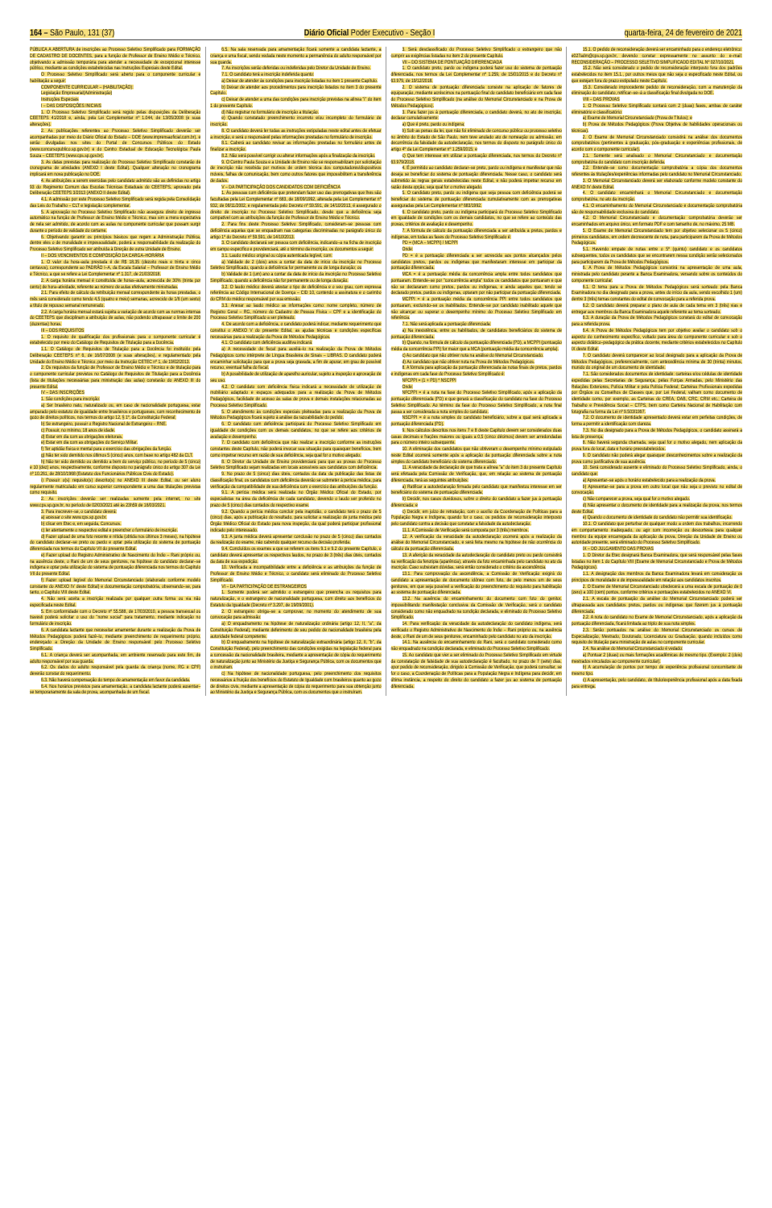164 – São Paulo, 131 (37) Diário Oficial Poder Executivo - Seção I quarta-feira, 24 de fevereiro de 2021
PÚBLICA A ABERTURA de inscrições ao Processo Seletivo Simplificado para FORMAÇÃO DE CADASTRO DE DOCENTES, para a função de Professor de Ensino Médio e Técnico, objetivando a admissão temporária para atender a necessidade de excepcional interesse público, mediante as condições estabelecidas nas Instruções Especiais deste Edital.
O Processo Seletivo Simplificado será aberto para o componente curricular e habilitação a seguir:
COMPONENTE CURRICULAR – (HABILITAÇÃO):
Legislação Empresarial(Administração)
Instruções Especiais
I – DAS DISPOSIÇÕES INICIAIS
1. O Processo Seletivo Simplificado será regido pelas disposições da Deliberação CEETEPS 41/2018 e, ainda, pela Lei Complementar nº 1.044, de 13/05/2008 (e suas alterações).
2. As publicações referentes ao Processo Seletivo Simplificado deverão ser acompanhadas por meio do Diário Oficial do Estado – DOE (www.imprensaoficial.com.br), e serão divulgadas nos sites do Portal de Concursos Públicos do Estado (www.concursopublico.sp.gov.br) e do Centro Estadual de Educação Tecnológica Paula Souza – CEETEPS (www.cps.sp.gov.br).
3. As datas previstas para realização do Processo Seletivo Simplificado constarão de cronograma de atividades (ANEXO I deste Edital). Qualquer alteração no cronograma implicará em nova publicação no DOE.
4. As atribuições a serem exercidas pelo candidato admitido são as definidas no artigo 93 do Regimento Comum das Escolas Técnicas Estaduais do CEETEPS, aprovado pela Deliberação CEETEPS 3/2013 (ANEXO II deste Edital).
4.1. A admissão por este Processo Seletivo Simplificado será regida pela Consolidação das Leis do Trabalho – CLT e legislação complementar.
5. A aprovação no Processo Seletivo Simplificado não assegura direito de ingresso automático na função de Professor de Ensino Médio e Técnico, mas sim a mera expectativa de nela ser admitido, de acordo com as aulas no componente curricular que possam surgir durante o período de validade do certame.
6. Objetivando garantir os princípios básicos que regem a Administração Pública, dentre eles o de moralidade e impessoalidade, poderá a responsabilidade da realização do Processo Seletivo Simplificado ser atribuída à Direção de outra Unidade de Ensino.
II – DOS VENCIMENTOS E COMPOSIÇÃO DA CARGA–HORÁRIA
1. O valor da hora–aula prestada é de R$ 18,35 (dezoito reais e trinta e cinco centavos), correspondente ao PADRÃO I–A, da Escala Salarial – Professor de Ensino Médio e Técnico, a que se refere a Lei Complementar nº 1.317, de 21/03/2018.
2. A carga horária mensal é constituída de horas–aula, acrescida de 30% (trinta por cento) de hora–atividade, referente ao número de aulas efetivamente ministradas.
2.1. Para efeito de cálculo da retribuição mensal correspondente às horas prestadas, o mês será considerado como tendo 4,5 (quatro e meio) semanas, acrescido de 1/6 (um sexto) a título de repouso semanal remunerado.
2.2. A carga horária mensal estará sujeita a variação de acordo com as normas internas do CEETEPS que disciplinam a atribuição de aulas, não podendo ultrapassar o limite de 200 (duzentas) horas.
III – DOS REQUISITOS
1. O requisito de qualificação dos profissionais para o componente curricular é estabelecido por meio do Catálogo de Requisitos de Titulação para a Docência.
1.1. O Catálogo de Requisitos de Titulação para a Docência foi instituído pela Deliberação CEETEPS nº 6, de 16/07/2008 (e suas alterações), e regulamentado pela Unidade do Ensino Médio e Técnico, por meio da Instrução CETEC nº 1, de 19/02/2013.
2. Os requisitos da função de Professor de Ensino Médio e Técnico e de titulação para o componente curricular previstos no Catálogo de Requisitos de Titulação para a Docência (lista de titulações necessárias para ministração das aulas) constarão do ANEXO III do presente Edital.
IV – DAS INSCRIÇÕES
1. São condições para inscrição:
a) Ser brasileiro nato, naturalizado ou, em caso de nacionalidade portuguesa, estar amparado pelo estatuto de igualdade entre brasileiros e portugueses, com reconhecimento de gozo de direitos políticos, nos termos do artigo 12, § 1º, da Constituição Federal;
b) Se estrangeiro, possuir o Registro Nacional de Estrangeiro – RNE.
c) Possuir, no mínimo, 18 anos de idade.
d) Estar em dia com as obrigações eleitorais.
e) Estar em dia com as obrigações do Serviço Militar.
f) Ter aptidão física e mental para o exercício das obrigações da função.
g) Não ter sido demitido nos últimos 5 (cinco) anos, com base no artigo 482 da CLT.
h) Não ter sido demitido ou demitido a bem do serviço público, no período de 5 (cinco) e 10 (dez) anos, respectivamente, conforme disposto no parágrafo único do artigo 307 da Lei nº 10.261, de 28/10/1968 (Estatuto dos Funcionários Públicos Civis do Estado).
i) Possuir o(s) requisito(s) descrito(s) no ANEXO III deste Edital, ou ser aluno regularmente matriculado em curso superior correspondente a uma das titulações previstas como requisito.
2. As inscrições deverão ser realizadas somente pela internet, no site www.cps.sp.gov.br, no período de 02/03/2021 até às 23h59 de 16/03/2021.
3. Para inscrever–se, o candidato deverá:
a) acessar o site www.cps.sp.gov.br.
b) clicar em Etec e, em seguida, Concursos.
c) ler atentamente o respectivo edital e preencher o formulário de inscrição.
d) Fazer upload de uma foto recente e nítida (obtida nos últimos 3 meses), na hipótese do candidato declarar–se preto ou pardo e optar pela utilização do sistema de pontuação diferenciada nos termos do Capítulo VII do presente Edital.
e) Fazer upload do Registro Administrativo de Nascimento do Índio – Rani próprio ou, na ausência deste, o Rani de um de seus genitores, na hipótese do candidato declarar–se indígena e optar pela utilização do sistema de pontuação diferenciada nos termos do Capítulo VII do presente Edital.
f) Fazer upload legível do Memorial Circunstanciado (elaborado conforme modelo constante do ANEXO IV deste Edital) e documentação comprobatória, observando–se, para tanto, o Capítulo VIII deste Edital.
4. Não será aceita a inscrição realizada por qualquer outra forma ou via não especificada neste Edital.
5. Em conformidade com o Decreto nº 55.588, de 17/03/2010, a pessoa transexual ou travesti poderá solicitar o uso do "nome social" para tratamento, mediante indicação no formulário de inscrição.
6. A candidata lactante que necessitar amamentar durante a realização da Prova de Métodos Pedagógicos poderá fazê–lo, mediante preenchimento de requerimento próprio, endereçado a Direção da Unidade de Ensino responsável pelo Processo Seletivo Simplificado.
6.1. A criança deverá ser acompanhada, em ambiente reservado para este fim, de adulto responsável por sua guarda.
6.2. Os dados do adulto responsável pela guarda da criança (nome, RG e CPF) deverão constar do requerimento.
6.3. Não haverá compensação do tempo de amamentação em favor da candidata.
6.4. Nos horários previstos para amamentação, a candidata lactante poderá ausentar–se temporariamente da sala de prova, acompanhada de um fiscal.
6.5. Na sala reservada para amamentação ficará somente a candidata lactante, a criança e uma fiscal, sendo vedada neste momento a permanência do adulto responsável por sua guarda.
7. As inscrições serão deferidas ou indeferidas pelo Diretor da Unidade de Ensino.
7.1. O candidato terá a inscrição indeferida quanto:
a) Deixar de atender às condições para inscrição listadas no item 1 presente Capítulo.
b) Deixar de atender aos procedimentos para inscrição listados no item 3 do presente Capítulo.
c) Deixar de atender a uma das condições para inscrição previstas na alínea "i" do item 1 do presente Capítulo.
d) Não registrar no formulário de inscrição a titulação.
e) Quando constatado preenchimento incorreto e/ou incompleto do formulário de inscrição.
8. O candidato deverá ler todas as instruções estipuladas neste edital antes de efetuar a inscrição, e será o responsável pelas informações prestadas no formulário de inscrição.
8.1. Caberá ao candidato revisar as informações prestadas no formulário antes de finalizar a inscrição.
8.2. Não será possível corrigir ou alterar informações após a finalização da inscrição.
9. O Centro Paula Souza e a Unidade de Ensino não se responsabilizam por solicitação de inscrição não recebida por motivos de ordem técnica dos computadores/dispositivos móveis, falhas de comunicação, bem como outros fatores que impossibilitem a transferência de dados.
V – DA PARTICIPAÇÃO DOS CANDIDATOS COM DEFICIÊNCIA
1. Às pessoas com deficiência que pretendam fazer uso das prerrogativas que lhes são facultadas pela Lei Complementar nº 683, de 18/09/1992, alterada pela Lei Complementar nº 932, de 08/11/2002, e regulamentada pelo Decreto nº 59.591, de 14/10/2013, é assegurado o direito de inscrição no Processo Seletivo Simplificado, desde que a deficiência seja compatível com as atribuições da função de Professor de Ensino Médio e Técnico.
2. Para fins deste Processo Seletivo Simplificado, consideram–se pessoas com deficiência aquelas que se enquadram nas categorias discriminadas no parágrafo único do artigo 1º do Decreto nº 59.591, de 14/10/2013.
3. O candidato declarará ser pessoa com deficiência, indicando–a na ficha de inscrição em campo específico e providenciará, até o término da inscrição, os documentos a seguir:
3.1. Laudo médico original ou cópia autenticada legível, com:
a) Validade de 2 (dois) anos a contar da data de início da inscrição no Processo Seletivo Simplificado, quando a deficiência for permanente ou de longa duração; ou
b) Validade de 1 (um) ano a contar da data de início da inscrição no Processo Seletivo Simplificado, quando a deficiência não for permanente ou de longa duração.
3.2. O laudo médico deverá atestar o tipo de deficiência e o seu grau, com expressa referência ao Código Internacional de Doença – CID 10, contendo a assinatura e o carimbo do CRM do médico responsável por sua emissão.
3.3. Anexar ao laudo médico as informações como: nome completo, número de Registro Geral – RG, número do Cadastro de Pessoa Física – CPF e a identificação do Processo Seletivo Simplificado a ser pleiteado.
4. De acordo com a deficiência, o candidato poderá indicar, mediante requerimento que constitui o ANEXO V do presente Edital, as ajudas técnicas e condições específicas necessárias para a realização da Prova de Métodos Pedagógicos.
4.1. O candidato com deficiência auditiva indicará:
a) A necessidade de fiscal para auxiliá–lo na realização da Prova de Métodos Pedagógicos como intérprete de Língua Brasileira de Sinais – LIBRAS. O candidato poderá encaminhar solicitação para que a prova seja gravada, a fim de apurar, em grau de possível recurso, eventual falha do fiscal.
b) A possibilidade de utilização de aparelho auricular, sujeito a inspeção e aprovação de seu uso.
4.2. O candidato com deficiência física indicará a necessidade de utilização de mobiliário adaptado e espaços adequados para a realização da Prova de Métodos Pedagógicos, facilidade de acesso às salas de prova e demais instalações relacionadas ao Processo Seletivo Simplificado.
5. O atendimento às condições especiais pleiteadas para a realização da Prova de Métodos Pedagógicos ficará sujeito à análise da razoabilidade do pedido.
6. O candidato com deficiência participará do Processo Seletivo Simplificado em igualdade de condições com os demais candidatos, no que se refere aos critérios de avaliação e desempenho.
7. O candidato com deficiência que não realizar a inscrição conforme as instruções constantes deste Capítulo, não poderá invocar sua situação para quaisquer benefícios, bem como impetrar recurso em razão de sua deficiência, seja qual for o motivo alegado.
8. O Diretor da Unidade de Ensino providenciará para que as provas do Processo Seletivo Simplificado sejam realizadas em locais acessíveis aos candidatos com deficiência.
9. No prazo de 5 (cinco) dias úteis, contados da data da publicação das listas de classificação final, os candidatos com deficiência deverão se submeter à perícia médica, para verificação da compatibilidade de sua deficiência com o exercício das atribuições da função.
9.1. A perícia médica será realizada no Órgão Médico Oficial do Estado, por especialistas na área da deficiência de cada candidato, devendo o laudo ser proferido no prazo de 5 (cinco) dias contados do respectivo exame.
9.2. Quando a perícia médica concluir pela inaptidão, o candidato terá o prazo de 5 (cinco) dias, após a publicação do resultado, para solicitar a realização de junta médica pelo Órgão Médico Oficial do Estado para nova inspeção, da qual poderá participar profissional indicado pelo interessado.
9.3. A junta médica deverá apresentar conclusão no prazo de 5 (cinco) dias contados da realização do exame, não cabendo qualquer recurso da decisão proferida.
9.4. Concluídos os exames a que se referem os itens 9.1 e 9.2 do presente Capítulo, o candidato deverá apresentar os respectivos laudos, no prazo de 3 (três) dias úteis, contados da data de sua expedição.
10. Verificada a incompatibilidade entre a deficiência e as atribuições da função de Professor de Ensino Médio e Técnico, o candidato será eliminado do Processo Seletivo Simplificado.
VI – DA PARTICIPAÇÃO DE ESTRANGEIROS
1. Somente poderá ser admitido o estrangeiro que preencha os requisitos para naturalização, e o estrangeiro de nacionalidade portuguesa, com direito aos benefícios do Estatuto da Igualdade (Decreto nº 3.297, de 19/09/2001).
2. O estrangeiro obriga–se a comprovar, no momento do atendimento de sua convocação para admissão:
a) O enquadramento na hipótese de naturalização ordinária (artigo 12, II, "a", da Constituição Federal), mediante deferimento de seu pedido de nacionalidade brasileira pela autoridade federal competente.
b) O enquadramento na hipótese de naturalização extraordinária (artigo 12, II, "b", da Constituição Federal), pelo preenchimento das condições exigidas na legislação federal para a concessão da nacionalidade brasileira, mediante a apresentação de cópia do requerimento de naturalização junto ao Ministério da Justiça e Segurança Pública, com os documentos que o instruíram.
c) Na hipótese de nacionalidade portuguesa, pelo preenchimento dos requisitos necessários à fruição dos benefícios do Estatuto de Igualdade com brasileiros quanto ao gozo de direitos civis, mediante a apresentação de cópia do requerimento para sua obtenção junto ao Ministério da Justiça e Segurança Pública, com os documentos que o instruíram.
3. Será desclassificado do Processo Seletivo Simplificado o estrangeiro que não cumprir as exigências listadas no item 2 do presente Capítulo.
VII – DO SISTEMA DE PONTUAÇÃO DIFERENCIADA
1. O candidato preto, pardo ou indígena poderá fazer uso do sistema de pontuação diferenciada, nos termos da Lei Complementar nº 1.259, de 15/01/2015 e do Decreto nº 63.979, de 19/12/2018.
2. O sistema de pontuação diferenciada consiste na aplicação de fatores de equiparação, mediante acréscimos na pontuação final do candidato beneficiário em cada fase do Processo Seletivo Simplificado (na análise do Memorial Circunstanciado e na Prova de Métodos Pedagógicos).
3. Para fazer jus à pontuação diferenciada, o candidato deverá, no ato de inscrição, declarar cumulativamente:
a) Que é preto, pardo ou indígena;
b) Sob as penas da lei, que não foi eliminado de concurso público ou processo seletivo no âmbito do Estado de São Paulo, nem teve anulado ato de nomeação ou admissão, em decorrência da falsidade da autodeclaração, nos termos do disposto no parágrafo único do artigo 4º da Lei Complementar nº 1.259/2015; e
c) Que tem interesse em utilizar a pontuação diferenciada, nos termos do Decreto nº 63.979/2018.
4. É permitido ao candidato declarar–se preto, pardo ou indígena e manifestar que não deseja se beneficiar do sistema de pontuação diferenciada. Nesse caso, o candidato será submetido às regras gerais estabelecidas neste Edital, e não poderá impetrar recurso em razão desta opção, seja qual for o motivo alegado.
5. O candidato preto, pardo ou indígena que seja pessoa com deficiência poderá se beneficiar do sistema de pontuação diferenciada cumulativamente com as prerrogativas asseguradas pela Lei Complementar nº 683/1992.
6. O candidato preto, pardo ou indígena participará do Processo Seletivo Simplificado em igualdade de condições com os demais candidatos, no que se refere ao conteúdo das provas, critérios de avaliação e desempenho.
7. A fórmula de cálculo da pontuação diferenciada a ser atribuída a pretos, pardos e indígenas, em todas as fases do Processo Seletivo Simplificado é:
PD = (MCA – MCPPI) / MCPPI
Onde:
PD = é a pontuação diferenciada a ser acrescida aos pontos alcançados pelos candidatos pretos, pardos ou indígenas que manifestaram interesse em participar da pontuação diferenciada.
MCA = é a pontuação média da concorrência ampla entre todos candidatos que pontuaram. Entende–se por "concorrência ampla" todos os candidatos que pontuaram e que não se declararam como pretos, pardos ou indígenas, e ainda aqueles que, tendo se declarado pretos, pardos ou indígenas, optaram por não participar da pontuação diferenciada.
MCPPI = é a pontuação média da concorrência PPI entre todos candidatos que pontuaram, excluindo–se os inabilitados. Entende–se por candidato inabilitado aquele que não alcançar ou superar o desempenho mínimo do Processo Seletivo Simplificado em referência.
7.1. Não será aplicada a pontuação diferenciada:
a) Na inexistência, entre os habilitados, de candidatos beneficiários do sistema de pontuação diferenciada.
b) Quando, na fórmula de cálculo da pontuação diferenciada (PD), a MCPPI (pontuação média da concorrência PPI) for maior que a MCA (pontuação média da concorrência ampla).
c) Ao candidato que não obtiver nota na análise do Memorial Circunstanciado.
d) Ao candidato que não obtiver nota na Prova de Métodos Pedagógicos.
8. A fórmula para aplicação da pontuação diferenciada às notas finais de pretos, pardos e indígenas em cada fase do Processo Seletivo Simplificado é:
NFCPPI = (1 + PD) * NSCPPI
Onde:
NFCPPI = é a nota na fase do Processo Seletivo Simplificado, após a aplicação da pontuação diferenciada (PD) e que gerará a classificação do candidato na fase do Processo Seletivo Simplificado. Ao término da fase do Processo Seletivo Simplificado, a nota final passa a ser considerada a nota simples do candidato.
NSCPPI = é a nota simples do candidato beneficiário, sobre a qual será aplicada a pontuação diferenciada (PD).
9. Nos cálculos descritos nos itens 7 e 8 deste Capítulo devem ser considerados duas casas decimais e frações maiores ou iguais a 0,5 (cinco décimos) devem ser arredondadas para o número inteiro subsequente.
10. A eliminação dos candidatos que não obtiveram o desempenho mínimo estipulado neste Edital ocorrerá somente após a aplicação da pontuação diferenciada sobre a nota simples do candidato beneficiário do sistema diferenciado.
11. A veracidade da declaração de que trata a alínea "a" do item 3 do presente Capítulo será efetuada pela Comissão de Verificação, que, em relação ao sistema de pontuação diferenciada, terá as seguintes atribuições:
a) Ratificar a autodeclaração firmada pelo candidato que manifestou interesse em ser beneficiário do sistema de pontuação diferenciada;
b) Decidir, nos casos duvidosos, sobre o direito do candidato a fazer jus à pontuação diferenciada; e
c) Decidir, em juízo de retratação, com o auxílio da Coordenação de Políticas para a População Negra e Indígena, quando for o caso, os pedidos de reconsideração interposto pelo candidato contra a decisão que constatar a falsidade da autodeclaração.
11.1. A Comissão de Verificação será composta por 3 (três) membros.
12. A verificação da veracidade da autodeclaração ocorrerá após a realização da análise do Memorial Circunstanciado, e será feita mesmo na hipótese de não ocorrência do cálculo da pontuação diferenciada.
13. A aferição da veracidade da autodeclaração do candidato preto ou pardo consistirá na verificação da fenotipia (aparência), através da foto encaminhada pelo candidato no ato da inscrição. Caso subsistam dúvidas, será então considerado o critério da ascendência.
13.1. Para comprovação da ascendência, a Comissão de Verificação exigirá do candidato a apresentação de documento idôneo com foto, de pelo menos um de seus genitores, em que seja possível a verificação do preenchimento do requisito para habilitação ao sistema de pontuação diferenciada.
13.2. Na ausência do encaminhamento do documento com foto do genitor, impossibilitando manifestação conclusiva da Comissão de Verificação, será o candidato considerado como não enquadrado na condição declarada, e eliminado do Processo Seletivo Simplificado.
14. Para verificação da veracidade da autodeclaração do candidato indígena, será verificado o Registro Administrativo de Nascimento do Índio – Rani próprio ou, na ausência deste, o Rani de um de seus genitores, encaminhado pelo candidato no ato da inscrição.
14.1. Na ausência do encaminhamento do Rani, será o candidato considerado como não enquadrado na condição declarada, e eliminado do Processo Seletivo Simplificado.
15. Ao candidato que vier a ser eliminado do Processo Seletivo Simplificado em virtude da constatação de falsidade de sua autodeclaração é facultado, no prazo de 7 (sete) dias, opor pedido de reconsideração, dirigido à Comissão de Verificação, que poderá consultar, se for o caso, a Coordenação de Políticas para a População Negra e Indígena para decidir, em última instância, a respeito do direito do candidato a fazer jus ao sistema de pontuação diferenciada.
15.1. O pedido de reconsideração deverá ser encaminhado para o endereço eletrônico: e027adm@cps.sp.gov.br, devendo constar expressamente no assunto do e–mail: RECONSIDERAÇÃO – PROCESSO SELETIVO SIMPLIFICADO EDITAL Nº 027/10/2021.
15.2. Não será considerado o pedido de reconsideração interposto fora dos padrões estabelecidos no item 15.1., por outros meios que não seja o especificado neste Edital, ou que estejam fora do prazo estipulado neste Capítulo.
15.3. Considerado improcedente pedido de reconsideração, com a manutenção da eliminação do candidato, retificar–se–á a classificação final divulgada no DOE.
VIII – DAS PROVAS
1. O Processo Seletivo Simplificado contará com 2 (duas) fases, ambas de caráter eliminatório e classificatório:
a) Exame de Memorial Circunstanciado (Prova de Títulos); e
b) Prova de Métodos Pedagógicos (Prova Objetiva de habilidades operacionais ou técnicas).
2. O Exame de Memorial Circunstanciado consistirá na análise dos documentos comprobatórios (pertinentes à graduação, pós–graduação e experiências profissionais, de acordo com o componente curricular).
2.1. Somente será analisado o Memorial Circunstanciado e documentação comprobatória do candidato com inscrição deferida.
2.2. Entende–se como documentação comprobatória a cópia dos documentos referentes às titulações/experiências informadas pelo candidato no Memorial Circunstanciado.
3. O Memorial Circunstanciado deverá ser elaborado conforme modelo constante do ANEXO IV deste Edital.
4. O candidato encaminhará o Memorial Circunstanciado e documentação comprobatória, no ato da inscrição.
4.1. O encaminhamento do Memorial Circunstanciado e documentação comprobatória são de responsabilidade exclusiva do candidato.
4.2. O Memorial Circunstanciado e documentação comprobatória deverão ser encaminhados em arquivo único, em formato PDF e com tamanho de, no máximo, 25 MB.
5. O Exame de Memorial Circunstanciado tem por objetivo selecionar os 5 (cinco) primeiros candidatos, em ordem decrescente de nota, para participarem da Prova de Métodos Pedagógicos.
5.1. Havendo empate de notas entre o 5º (quinto) candidato e os candidatos subsequentes, todos os candidatos que se encontrarem nessa condição serão selecionados para participarem da Prova de Métodos Pedagógicos.
6. A Prova de Métodos Pedagógicos consistirá na apresentação de uma aula, ministrada pelo candidato perante a Banca Examinadora, versando sobre os conteúdos do componente curricular.
6.1. O tema para a Prova de Métodos Pedagógicos será sorteado pela Banca Examinadora no dia designado para a prova, antes do início da aula, sendo escolhido 1 (um) dentre 3 (três) temas constantes do edital de convocação para a referida prova.
6.2. O candidato deverá preparar o plano de aula de cada tema em 3 (três) vias e entregar aos membros da Banca Examinadora aquele referente ao tema sorteado.
6.3. A duração da Prova de Métodos Pedagógicos constará do edital de convocação para a referida prova.
6.4. A Prova de Métodos Pedagógicos tem por objetivo avaliar o candidato sob o aspecto do conhecimento específico, voltado para área do componente curricular e sob o aspecto didático–pedagógico da prática docente, mediante critérios estabelecidos no Capítulo IX deste Edital.
7. O candidato deverá comparecer ao local designado para a aplicação da Prova de Métodos Pedagógicos, preferencialmente, com antecedência mínima de 30 (trinta) minutos, munido do original de um documento de identidade.
7.1. São considerados documentos de identidade: carteiras e/ou cédulas de identidade expedidas pelas Secretarias de Segurança, pelas Forças Armadas, pelo Ministério das Relações Exteriores, Polícia Militar e pela Polícia Federal; Carteiras Profissionais expedidas por Órgãos ou Conselhos de Classes que, por Lei Federal, valham como documento de identidade como, por exemplo, as Carteiras do CREA, OAB, CRC, CRM etc.; Carteira de Trabalho e Previdência Social – CTPS, bem como Carteira Nacional de Habilitação com fotografia na forma da Lei nº 9.503/1997.
7.2. O documento de identidade apresentado deverá estar em perfeitas condições, de forma a permitir a identificação com clareza.
7.3. No dia designado para a Prova de Métodos Pedagógicos, o candidato assinará a lista de presença.
8. Não haverá segunda chamada, seja qual for o motivo alegado, nem aplicação da prova fora do local, data e horário preestabelecidos.
9. O candidato não poderá alegar quaisquer desconhecimentos sobre a realização da prova como justificativa de sua ausência.
10. Será considerado ausente e eliminado do Processo Seletivo Simplificado, ainda, o candidato que:
a) Apresentar–se após o horário estabelecido para a realização da prova.
b) Apresentar–se para a prova em outro local que não seja o previsto no edital de convocação.
c) Não comparecer a prova, seja qual for o motivo alegado.
d) Não apresentar o documento de identidade para a realização da prova, nos termos deste Edital.
e) Quando o documento de identidade do candidato não permitir sua identificação.
10.1. O candidato que perturbar de qualquer modo a ordem dos trabalhos, incorrendo em comportamento inadequado, ou agir com incorreção ou descortesia para qualquer membro da equipe encarregada da aplicação da prova, Direção da Unidade de Ensino ou autoridade presente, será eliminado do Processo Seletivo Simplificado.
IX – DO JULGAMENTO DAS PROVAS
1. O Diretor da Etec designará Banca Examinadora, que será responsável pelas fases listadas no item 1 do Capítulo VIII (Exame de Memorial Circunstanciado e Prova de Métodos Pedagógicos).
1.1. A designação dos membros da Banca Examinadora levará em consideração os princípios de moralidade e de impessoalidade em relação aos candidatos inscritos.
2. O Exame de Memorial Circunstanciado obedecerá a uma escala de pontuação de 0 (zero) a 100 (cem) pontos, conforme critérios e pontuações estabelecidos no ANEXO VI.
2.1. A escala de pontuação da análise do Memorial Circunstanciado poderá ser ultrapassada aos candidatos pretos, pardos ou indígenas que fizerem jus à pontuação diferenciada.
2.2. A nota do candidato no Exame de Memorial Circunstanciado, após a aplicação da pontuação diferenciada, ficará limitada ao triplo de sua nota simples.
2.3. Serão pontuados na análise do Memorial Circunstanciado os cursos de Especialização, Mestrado, Doutorado, Licenciatura ou Graduação, quando incluídos como requisito de titulação para ministração de aulas no componente curricular.
2.4. Na análise do Memorial Circunstanciado é vedado:
a) Pontuar 2 (duas) ou mais formações acadêmicas de mesmo tipo. (Exemplo: 2 (dois) mestrados vinculados ao componente curricular).
b) A acumulação de pontos por tempo de experiência profissional concomitante de mesmo tipo.
c) A apresentação, pelo candidato, de título/experiência profissional após a data fixada para entrega.